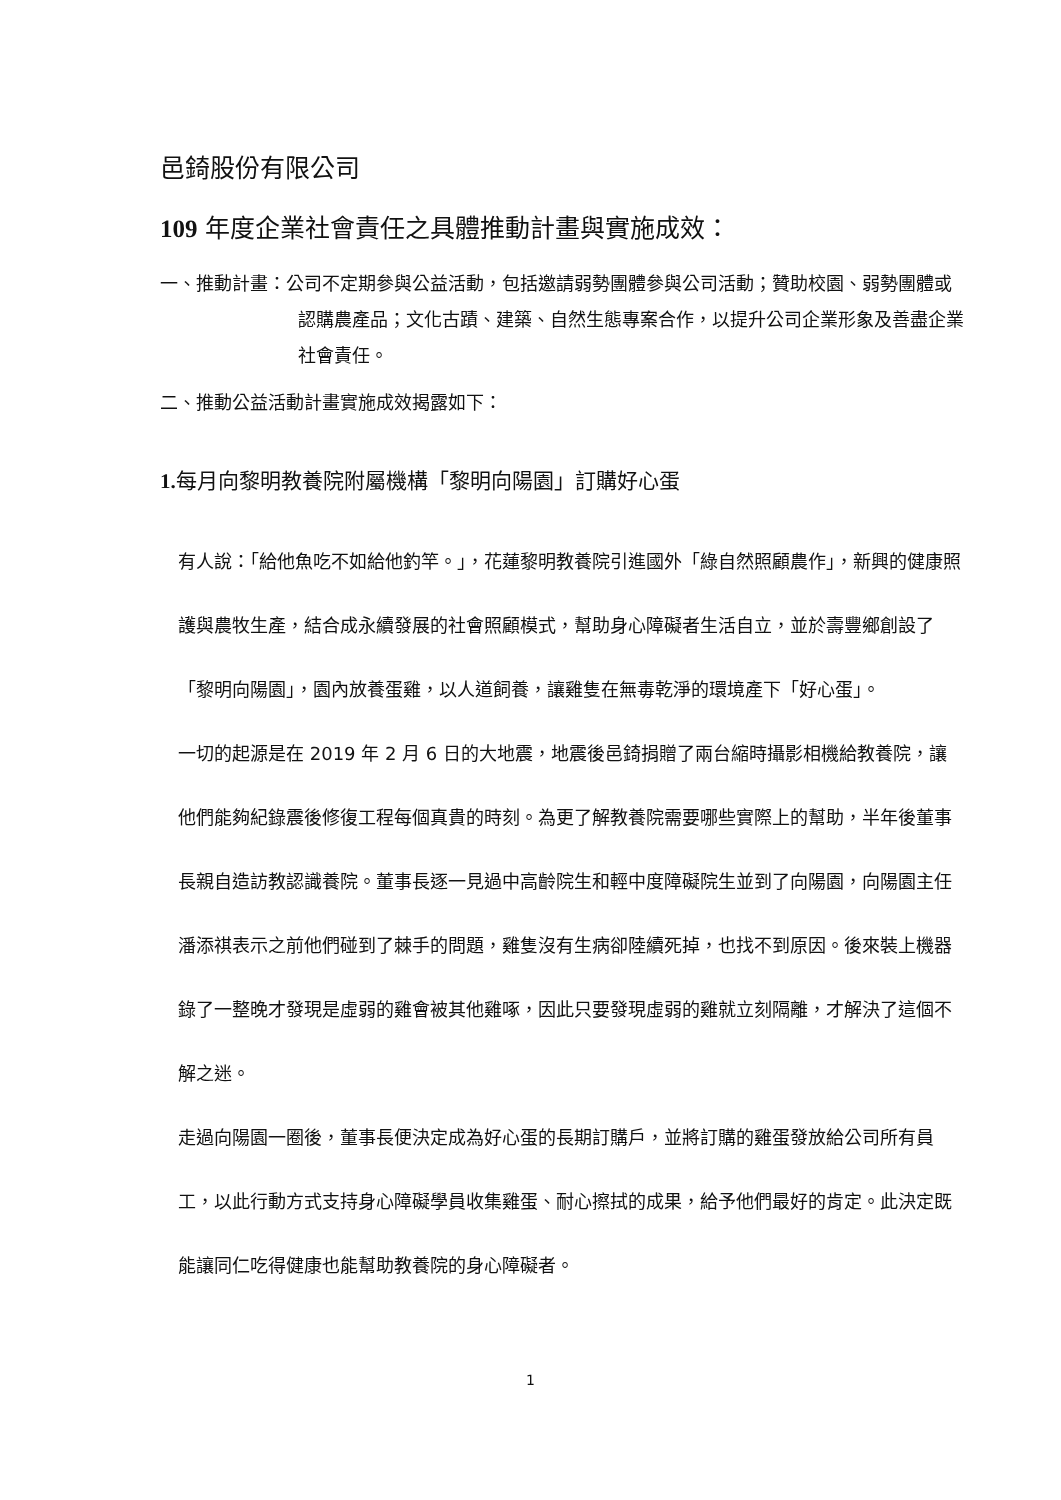邑錡股份有限公司
109 年度企業社會責任之具體推動計畫與實施成效：
一、推動計畫：公司不定期參與公益活動，包括邀請弱勢團體參與公司活動；贊助校園、弱勢團體或認購農產品；文化古蹟、建築、自然生態專案合作，以提升公司企業形象及善盡企業社會責任。
二、推動公益活動計畫實施成效揭露如下：
1. 每月向黎明教養院附屬機構「黎明向陽園」訂購好心蛋
有人說：「給他魚吃不如給他釣竿。」，花蓮黎明教養院引進國外「綠自然照顧農作」，新興的健康照護與農牧生產，結合成永續發展的社會照顧模式，幫助身心障礙者生活自立，並於壽豐鄉創設了「黎明向陽園」，園內放養蛋雞，以人道飼養，讓雞隻在無毒乾淨的環境產下「好心蛋」。
一切的起源是在 2019 年 2 月 6 日的大地震，地震後邑錡捐贈了兩台縮時攝影相機給教養院，讓他們能夠紀錄震後修復工程每個真貴的時刻。為更了解教養院需要哪些實際上的幫助，半年後董事長親自造訪教認識養院。董事長逐一見過中高齡院生和輕中度障礙院生並到了向陽園，向陽園主任潘添祺表示之前他們碰到了棘手的問題，雞隻沒有生病卻陸續死掉，也找不到原因。後來裝上機器錄了一整晚才發現是虛弱的雞會被其他雞啄，因此只要發現虛弱的雞就立刻隔離，才解決了這個不解之迷。
走過向陽園一圈後，董事長便決定成為好心蛋的長期訂購戶，並將訂購的雞蛋發放給公司所有員工，以此行動方式支持身心障礙學員收集雞蛋、耐心擦拭的成果，給予他們最好的肯定。此決定既能讓同仁吃得健康也能幫助教養院的身心障礙者。
1